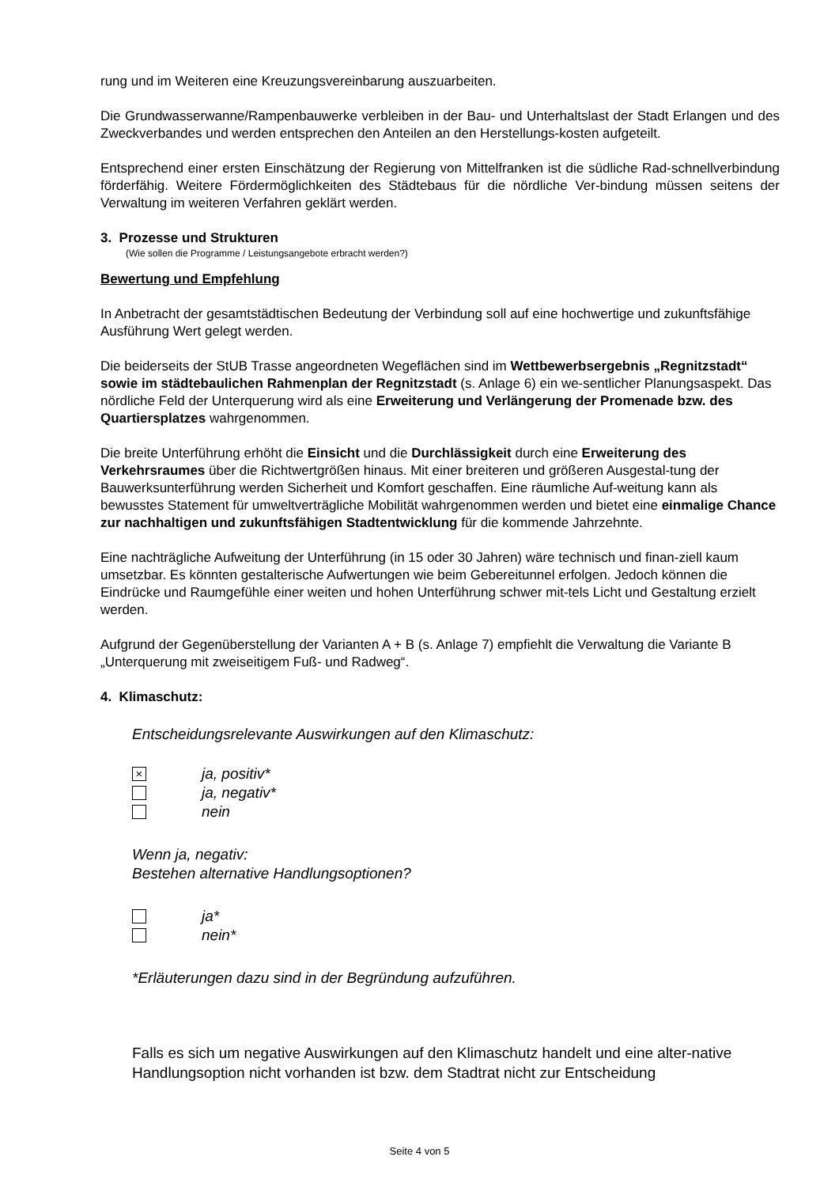rung und im Weiteren eine Kreuzungsvereinbarung auszuarbeiten.
Die Grundwasserwanne/Rampenbauwerke verbleiben in der Bau- und Unterhaltslast der Stadt Erlangen und des Zweckverbandes und werden entsprechen den Anteilen an den Herstellungs-kosten aufgeteilt.
Entsprechend einer ersten Einschätzung der Regierung von Mittelfranken ist die südliche Rad-schnellverbindung förderfähig. Weitere Fördermöglichkeiten des Städtebaus für die nördliche Ver-bindung müssen seitens der Verwaltung im weiteren Verfahren geklärt werden.
3. Prozesse und Strukturen
(Wie sollen die Programme / Leistungsangebote erbracht werden?)
Bewertung und Empfehlung
In Anbetracht der gesamtstädtischen Bedeutung der Verbindung soll auf eine hochwertige und zukunftsfähige Ausführung Wert gelegt werden.
Die beiderseits der StUB Trasse angeordneten Wegeflächen sind im Wettbewerbsergebnis „Regnitzstadt“ sowie im städtebaulichen Rahmenplan der Regnitzstadt (s. Anlage 6) ein we-sentlicher Planungsaspekt. Das nördliche Feld der Unterquerung wird als eine Erweiterung und Verlängerung der Promenade bzw. des Quartiersplatzes wahrgenommen.
Die breite Unterführung erhöht die Einsicht und die Durchlässigkeit durch eine Erweiterung des Verkehrsraumes über die Richtwertgrößen hinaus. Mit einer breiteren und größeren Ausgestal-tung der Bauwerksunterführung werden Sicherheit und Komfort geschaffen. Eine räumliche Auf-weitung kann als bewusstes Statement für umweltverträgliche Mobilität wahrgenommen werden und bietet eine einmalige Chance zur nachhaltigen und zukunftsfähigen Stadtentwicklung für die kommende Jahrzehnte.
Eine nachträgliche Aufweitung der Unterführung (in 15 oder 30 Jahren) wäre technisch und finan-ziell kaum umsetzbar. Es könnten gestalterische Aufwertungen wie beim Gebereitunnel erfolgen. Jedoch können die Eindrücke und Raumgefühle einer weiten und hohen Unterführung schwer mit-tels Licht und Gestaltung erzielt werden.
Aufgrund der Gegenüberstellung der Varianten A + B (s. Anlage 7) empfiehlt die Verwaltung die Variante B „Unterquerung mit zweiseitigem Fuß- und Radweg“.
4. Klimaschutz:
Entscheidungsrelevante Auswirkungen auf den Klimaschutz:
×
ja, positiv*
ja, negativ*
nein
Wenn ja, negativ:
Bestehen alternative Handlungsoptionen?
ja*
nein*
*Erläuterungen dazu sind in der Begründung aufzuführen.
Falls es sich um negative Auswirkungen auf den Klimaschutz handelt und eine alter-native Handlungsoption nicht vorhanden ist bzw. dem Stadtrat nicht zur Entscheidung
Seite 4 von 5